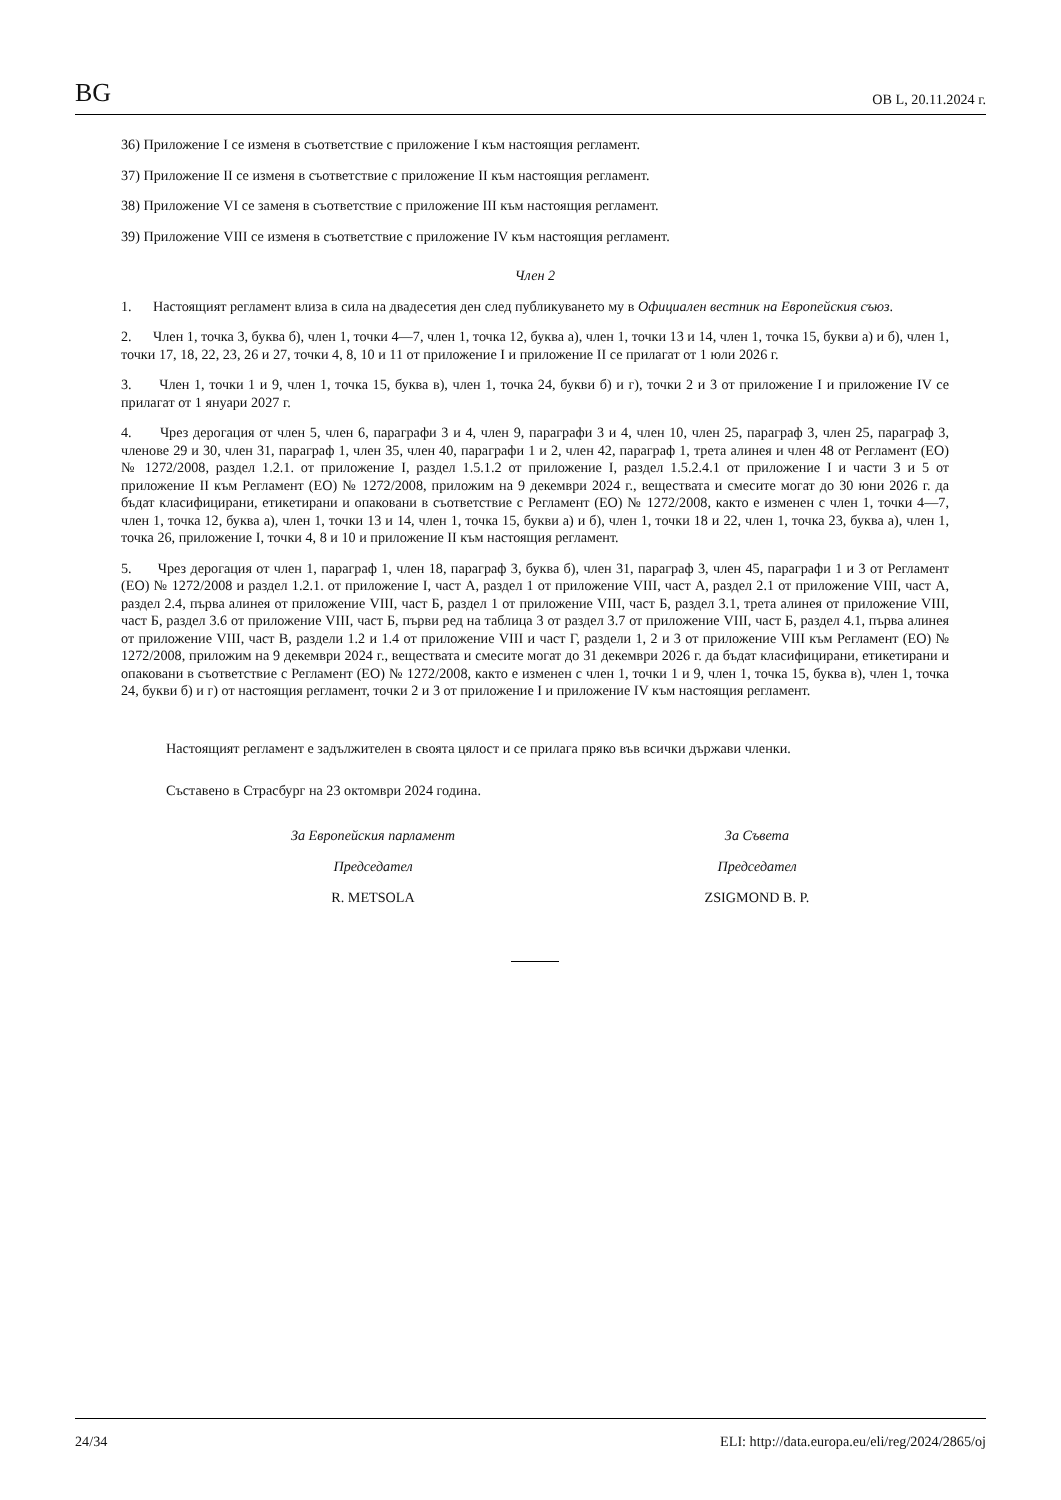BG ОВ L, 20.11.2024 г.
36) Приложение I се изменя в съответствие с приложение I към настоящия регламент.
37) Приложение II се изменя в съответствие с приложение II към настоящия регламент.
38) Приложение VI се заменя в съответствие с приложение III към настоящия регламент.
39) Приложение VIII се изменя в съответствие с приложение IV към настоящия регламент.
Член 2
1. Настоящият регламент влиза в сила на двадесетия ден след публикуването му в Официален вестник на Европейския съюз.
2. Член 1, точка 3, буква б), член 1, точки 4—7, член 1, точка 12, буква а), член 1, точки 13 и 14, член 1, точка 15, букви а) и б), член 1, точки 17, 18, 22, 23, 26 и 27, точки 4, 8, 10 и 11 от приложение I и приложение II се прилагат от 1 юли 2026 г.
3. Член 1, точки 1 и 9, член 1, точка 15, буква в), член 1, точка 24, букви б) и г), точки 2 и 3 от приложение I и приложение IV се прилагат от 1 януари 2027 г.
4. Чрез дерогация от член 5, член 6, параграфи 3 и 4, член 9, параграфи 3 и 4, член 10, член 25, параграф 3, член 25, параграф 3, членове 29 и 30, член 31, параграф 1, член 35, член 40, параграфи 1 и 2, член 42, параграф 1, трета алинея и член 48 от Регламент (ЕО) № 1272/2008, раздел 1.2.1. от приложение I, раздел 1.5.1.2 от приложение I, раздел 1.5.2.4.1 от приложение I и части 3 и 5 от приложение II към Регламент (ЕО) № 1272/2008, приложим на 9 декември 2024 г., веществата и смесите могат до 30 юни 2026 г. да бъдат класифицирани, етикетирани и опаковани в съответствие с Регламент (ЕО) № 1272/2008, както е изменен с член 1, точки 4—7, член 1, точка 12, буква а), член 1, точки 13 и 14, член 1, точка 15, букви а) и б), член 1, точки 18 и 22, член 1, точка 23, буква а), член 1, точка 26, приложение I, точки 4, 8 и 10 и приложение II към настоящия регламент.
5. Чрез дерогация от член 1, параграф 1, член 18, параграф 3, буква б), член 31, параграф 3, член 45, параграфи 1 и 3 от Регламент (ЕО) № 1272/2008 и раздел 1.2.1. от приложение I, част А, раздел 1 от приложение VIII, част А, раздел 2.1 от приложение VIII, част А, раздел 2.4, първа алинея от приложение VIII, част Б, раздел 1 от приложение VIII, част Б, раздел 3.1, трета алинея от приложение VIII, част Б, раздел 3.6 от приложение VIII, част Б, първи ред на таблица 3 от раздел 3.7 от приложение VIII, част Б, раздел 4.1, първа алинея от приложение VIII, част В, раздели 1.2 и 1.4 от приложение VIII и част Г, раздели 1, 2 и 3 от приложение VIII към Регламент (ЕО) № 1272/2008, приложим на 9 декември 2024 г., веществата и смесите могат до 31 декември 2026 г. да бъдат класифицирани, етикетирани и опаковани в съответствие с Регламент (ЕО) № 1272/2008, както е изменен с член 1, точки 1 и 9, член 1, точка 15, буква в), член 1, точка 24, букви б) и г) от настоящия регламент, точки 2 и 3 от приложение I и приложение IV към настоящия регламент.
Настоящият регламент е задължителен в своята цялост и се прилага пряко във всички държави членки.
Съставено в Страсбург на 23 октомври 2024 година.
За Европейския парламент
Председател
R. METSOLA
За Съвета
Председател
ZSIGMOND B. P.
24/34 ELI: http://data.europa.eu/eli/reg/2024/2865/oj